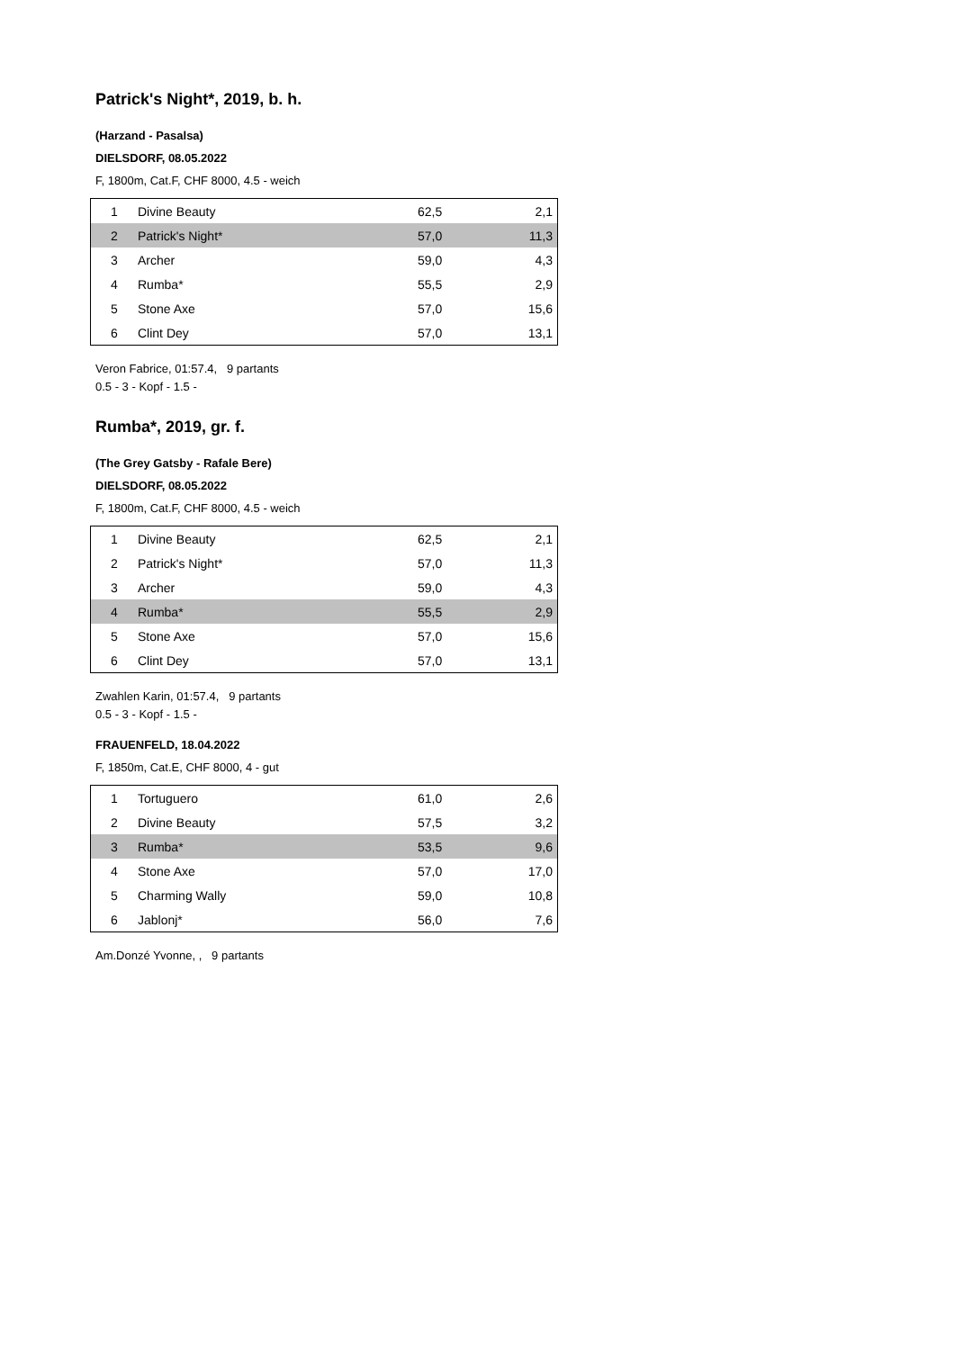Patrick's Night*, 2019, b. h.
(Harzand - Pasalsa)
DIELSDORF, 08.05.2022
F, 1800m, Cat.F, CHF 8000, 4.5 - weich
| 1 | Divine Beauty | 62,5 | 2,1 |
| 2 | Patrick's Night* | 57,0 | 11,3 |
| 3 | Archer | 59,0 | 4,3 |
| 4 | Rumba* | 55,5 | 2,9 |
| 5 | Stone Axe | 57,0 | 15,6 |
| 6 | Clint Dey | 57,0 | 13,1 |
Veron Fabrice, 01:57.4, 9 partants
0.5 - 3 - Kopf - 1.5 -
Rumba*, 2019, gr. f.
(The Grey Gatsby - Rafale Bere)
DIELSDORF, 08.05.2022
F, 1800m, Cat.F, CHF 8000, 4.5 - weich
| 1 | Divine Beauty | 62,5 | 2,1 |
| 2 | Patrick's Night* | 57,0 | 11,3 |
| 3 | Archer | 59,0 | 4,3 |
| 4 | Rumba* | 55,5 | 2,9 |
| 5 | Stone Axe | 57,0 | 15,6 |
| 6 | Clint Dey | 57,0 | 13,1 |
Zwahlen Karin, 01:57.4, 9 partants
0.5 - 3 - Kopf - 1.5 -
FRAUENFELD, 18.04.2022
F, 1850m, Cat.E, CHF 8000, 4 - gut
| 1 | Tortuguero | 61,0 | 2,6 |
| 2 | Divine Beauty | 57,5 | 3,2 |
| 3 | Rumba* | 53,5 | 9,6 |
| 4 | Stone Axe | 57,0 | 17,0 |
| 5 | Charming Wally | 59,0 | 10,8 |
| 6 | Jablonj* | 56,0 | 7,6 |
Am.Donzé Yvonne, , 9 partants